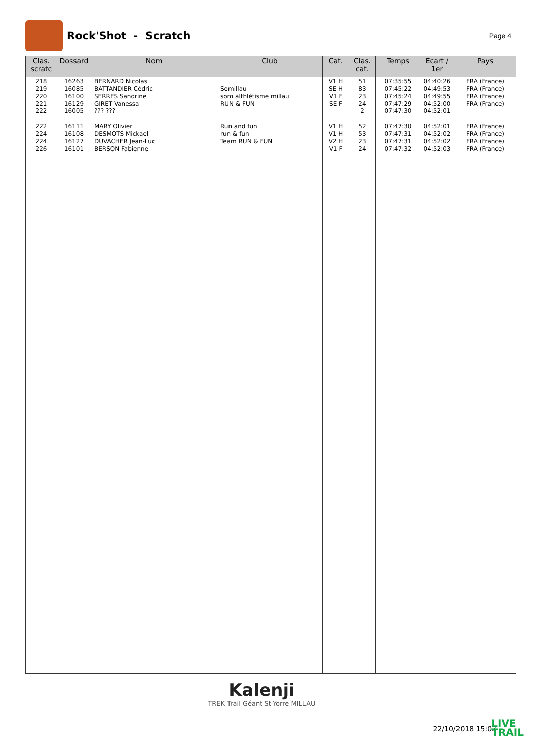Rock'Shot - Scratch
Page 4
| Clas. scratc | Dossard | Nom | Club | Cat. | Clas. cat. | Temps | Ecart / 1er | Pays |
| --- | --- | --- | --- | --- | --- | --- | --- | --- |
| 218 | 16263 | BERNARD Nicolas | | V1 H | 51 | 07:35:55 | 04:40:26 | FRA (France) |
| 219 | 16085 | BATTANDIER Cédric | Somillau | SE H | 83 | 07:45:22 | 04:49:53 | FRA (France) |
| 220 | 16100 | SERRES Sandrine | som althlétisme millau | V1 F | 23 | 07:45:24 | 04:49:55 | FRA (France) |
| 221 | 16129 | GIRET Vanessa | RUN & FUN | SE F | 24 | 07:47:29 | 04:52:00 | FRA (France) |
| 222 | 16005 | ??? ??? | | | 2 | 07:47:30 | 04:52:01 | |
| 222 | 16111 | MARY Olivier | Run and fun | V1 H | 52 | 07:47:30 | 04:52:01 | FRA (France) |
| 224 | 16108 | DESMOTS Mickael | run & fun | V1 H | 53 | 07:47:31 | 04:52:02 | FRA (France) |
| 224 | 16127 | DUVACHER Jean-Luc | Team RUN & FUN | V2 H | 23 | 07:47:31 | 04:52:02 | FRA (France) |
| 226 | 16101 | BERSON Fabienne | | V1 F | 24 | 07:47:32 | 04:52:03 | FRA (France) |
Kalenji
TREK Trail Géant St-Yorre MILLAU
22/10/2018 15:02
LIVE
TRAIL